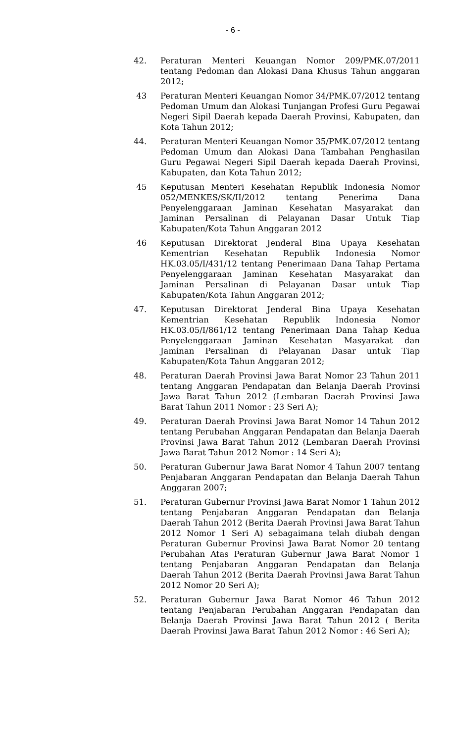- 6 -
42. Peraturan Menteri Keuangan Nomor 209/PMK.07/2011 tentang Pedoman dan Alokasi Dana Khusus Tahun anggaran 2012;
43 Peraturan Menteri Keuangan Nomor 34/PMK.07/2012 tentang Pedoman Umum dan Alokasi Tunjangan Profesi Guru Pegawai Negeri Sipil Daerah kepada Daerah Provinsi, Kabupaten, dan Kota Tahun 2012;
44. Peraturan Menteri Keuangan Nomor 35/PMK.07/2012 tentang Pedoman Umum dan Alokasi Dana Tambahan Penghasilan Guru Pegawai Negeri Sipil Daerah kepada Daerah Provinsi, Kabupaten, dan Kota Tahun 2012;
45 Keputusan Menteri Kesehatan Republik Indonesia Nomor 052/MENKES/SK/II/2012 tentang Penerima Dana Penyelenggaraan Jaminan Kesehatan Masyarakat dan Jaminan Persalinan di Pelayanan Dasar Untuk Tiap Kabupaten/Kota Tahun Anggaran 2012
46 Keputusan Direktorat Jenderal Bina Upaya Kesehatan Kementrian Kesehatan Republik Indonesia Nomor HK.03.05/I/431/12 tentang Penerimaan Dana Tahap Pertama Penyelenggaraan Jaminan Kesehatan Masyarakat dan Jaminan Persalinan di Pelayanan Dasar untuk Tiap Kabupaten/Kota Tahun Anggaran 2012;
47. Keputusan Direktorat Jenderal Bina Upaya Kesehatan Kementrian Kesehatan Republik Indonesia Nomor HK.03.05/I/861/12 tentang Penerimaan Dana Tahap Kedua Penyelenggaraan Jaminan Kesehatan Masyarakat dan Jaminan Persalinan di Pelayanan Dasar untuk Tiap Kabupaten/Kota Tahun Anggaran 2012;
48. Peraturan Daerah Provinsi Jawa Barat Nomor 23 Tahun 2011 tentang Anggaran Pendapatan dan Belanja Daerah Provinsi Jawa Barat Tahun 2012 (Lembaran Daerah Provinsi Jawa Barat Tahun 2011 Nomor : 23 Seri A);
49. Peraturan Daerah Provinsi Jawa Barat Nomor 14 Tahun 2012 tentang Perubahan Anggaran Pendapatan dan Belanja Daerah Provinsi Jawa Barat Tahun 2012 (Lembaran Daerah Provinsi Jawa Barat Tahun 2012 Nomor : 14 Seri A);
50. Peraturan Gubernur Jawa Barat Nomor 4 Tahun 2007 tentang Penjabaran Anggaran Pendapatan dan Belanja Daerah Tahun Anggaran 2007;
51. Peraturan Gubernur Provinsi Jawa Barat Nomor 1 Tahun 2012 tentang Penjabaran Anggaran Pendapatan dan Belanja Daerah Tahun 2012 (Berita Daerah Provinsi Jawa Barat Tahun 2012 Nomor 1 Seri A) sebagaimana telah diubah dengan Peraturan Gubernur Provinsi Jawa Barat Nomor 20 tentang Perubahan Atas Peraturan Gubernur Jawa Barat Nomor 1 tentang Penjabaran Anggaran Pendapatan dan Belanja Daerah Tahun 2012 (Berita Daerah Provinsi Jawa Barat Tahun 2012 Nomor 20 Seri A);
52. Peraturan Gubernur Jawa Barat Nomor 46 Tahun 2012 tentang Penjabaran Perubahan Anggaran Pendapatan dan Belanja Daerah Provinsi Jawa Barat Tahun 2012 ( Berita Daerah Provinsi Jawa Barat Tahun 2012 Nomor : 46 Seri A);